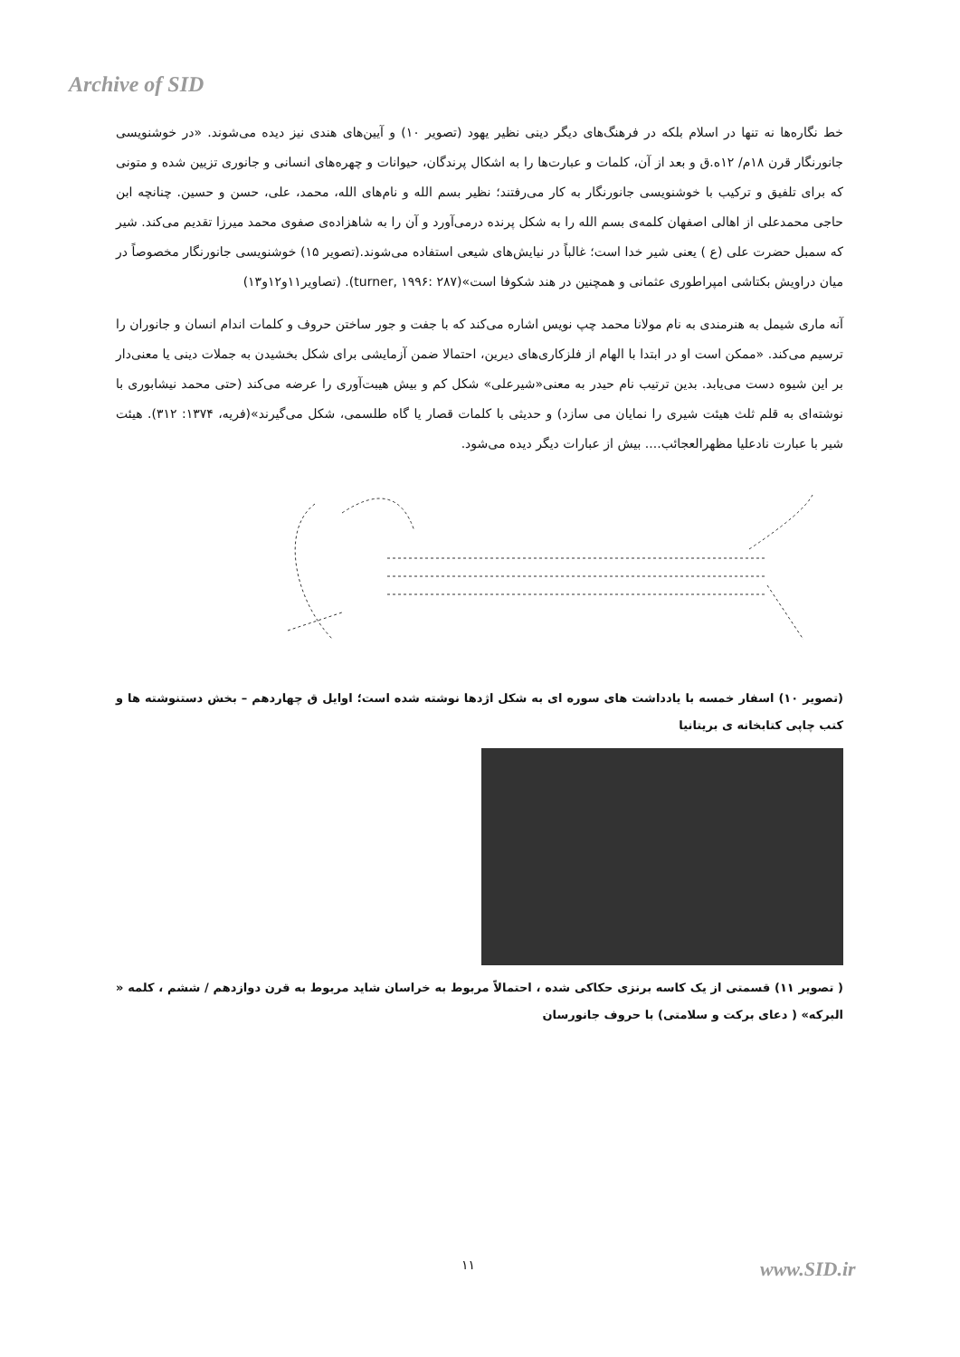Archive of SID
خط نگاره‌ها نه تنها در اسلام بلکه در فرهنگ‌های دیگر دینی نظیر یهود (تصویر ۱۰) و آیین‌های هندی نیز دیده می‌شوند. «در خوشنویسی جانورنگار قرن ۱۸م/ ۱۲ه.ق و بعد از آن، کلمات و عبارت‌ها را به اشکال پرندگان، حیوانات و چهره‌های انسانی و جانوری تزیین شده و متونی که برای تلفیق و ترکیب با خوشنویسی جانورنگار به کار می‌رفتند؛ نظیر بسم الله و نام‌های الله، محمد، علی، حسن و حسین. چنانچه ابن حاجی محمدعلی از اهالی اصفهان کلمه‌ی بسم الله را به شکل پرنده درمی‌آورد و آن را به شاهزاده‌ی صفوی محمد میرزا تقدیم می‌کند. شیر که سمبل حضرت علی (ع ) یعنی شیر خدا است؛ غالباً در نیایش‌های شیعی استفاده می‌شوند.(تصویر ۱۵) خوشنویسی جانورنگار مخصوصاً در میان دراویش بکتاشی امپراطوری عثمانی و همچنین در هند شکوفا است»(turner, ۱۹۹۶: ۲۸۷). (تصاویر۱۱و۱۲و۱۳)
آنه ماری شیمل به هنرمندی به نام مولانا محمد چپ نویس اشاره می‌کند که با جفت و جور ساختن حروف و کلمات اندام انسان و جانوران را ترسیم می‌کند. «ممکن است او در ابتدا با الهام از فلزکاری‌های دیرین، احتمالا ضمن آزمایشی برای شکل بخشیدن به جملات دینی یا معنی‌دار بر این شیوه دست می‌یابد. بدین ترتیب نام حیدر به معنی«شیرعلی» شکل کم و بیش هیبت‌آوری را عرضه می‌کند (حتی محمد نیشابوری با نوشته‌ای به قلم ثلث هیئت شیری را نمایان می سازد) و حدیثی با کلمات قصار یا گاه طلسمی، شکل می‌گیرند»(فریه، ۱۳۷۴: ۳۱۲). هیئت شیر با عبارت نادعلیا مظهرالعجائب.... بیش از عبارات دیگر دیده می‌شود.
(تصویر ۱۰) اسفار خمسه با یادداشت های سوره ای به شکل اژدها نوشته شده است؛ اوایل ق چهاردهم – بخش دستنوشته ها و کتب چاپی کتابخانه ی بریتانیا
( تصویر ۱۱) قسمتی از یک کاسه برنزی حکاکی شده ، احتمالاً مربوط به خراسان شاید مربوط به قرن دوازدهم / ششم ، کلمه « البرکه» ( دعای برکت و سلامتی) با حروف جانورسان
۱۱ www.SID.ir